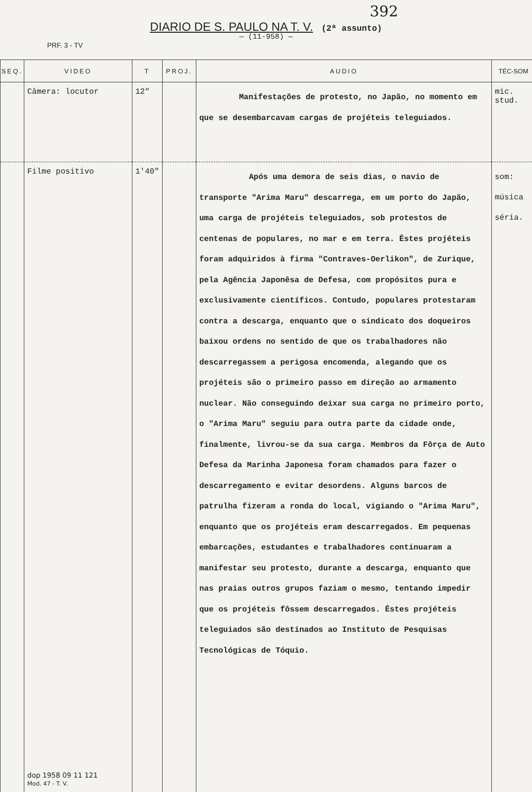392
DIARIO DE S. PAULO NA T. V. (2ª assunto)
— (11-958) —
PRF. 3 - TV
| SEQ. | VIDEO | T | PROJ. | AUDIO | TÉC-SOM |
| --- | --- | --- | --- | --- | --- |
| | Câmera: locutor | 12" | | Manifestações de protesto, no Japão, no momento em que se desembarcavam cargas de projéteis teleguiados. | mic. stud. |
| | Filme positivo dop 1958 09 11 121 Mod. 47 - T. V. | 1'40" | | Após uma demora de seis dias, o navio de transporte "Arima Maru" descarrega, em um porto do Japão, uma carga de projéteis teleguiados, sob protestos de centenas de populares, no mar e em terra. Êstes projéteis foram adquiridos à firma "Contraves-Oerlikon", de Zurique, pela Agência Japonêsa de Defesa, com propósitos pura e exclusivamente científicos. Contudo, populares protestaram contra a descarga, enquanto que o sindicato dos doqueiros baixou ordens no sentido de que os trabalhadores não descarregassem a perigosa encomenda, alegando que os projéteis são o primeiro passo em direção ao armamento nuclear. Não conseguindo deixar sua carga no primeiro porto, o "Arima Maru" seguiu para outra parte da cidade onde, finalmente, livrou-se da sua carga. Membros da Fôrça de Auto Defesa da Marinha Japonesa foram chamados para fazer o descarregamento e evitar desordens. Alguns barcos de patrulha fizeram a ronda do local, vigiando o "Arima Maru", enquanto que os projéteis eram descarregados. Em pequenas embarcações, estudantes e trabalhadores continuaram a manifestar seu protesto, durante a descarga, enquanto que nas praias outros grupos faziam o mesmo, tentando impedir que os projéteis fôssem descarregados. Êstes projéteis teleguiados são destinados ao Instituto de Pesquisas Tecnológicas de Tóquio. | som: música séria. |